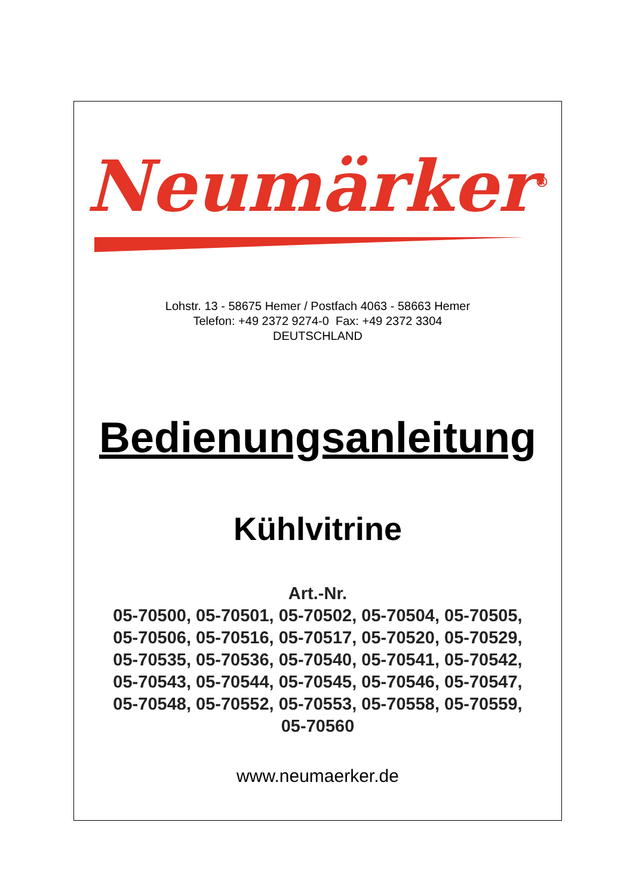Neumärker<sup>®</sup>
Lohstr. 13 - 58675 Hemer / Postfach 4063 - 58663 Hemer
Telefon: +49 2372 9274-0 Fax: +49 2372 3304
DEUTSCHLAND
Bedienungsanleitung
Kühlvitrine
Art.-Nr.
05-70500, 05-70501, 05-70502, 05-70504, 05-70505,
05-70506, 05-70516, 05-70517, 05-70520, 05-70529,
05-70535, 05-70536, 05-70540, 05-70541, 05-70542,
05-70543, 05-70544, 05-70545, 05-70546, 05-70547,
05-70548, 05-70552, 05-70553, 05-70558, 05-70559,
05-70560
www.neumaerker.de